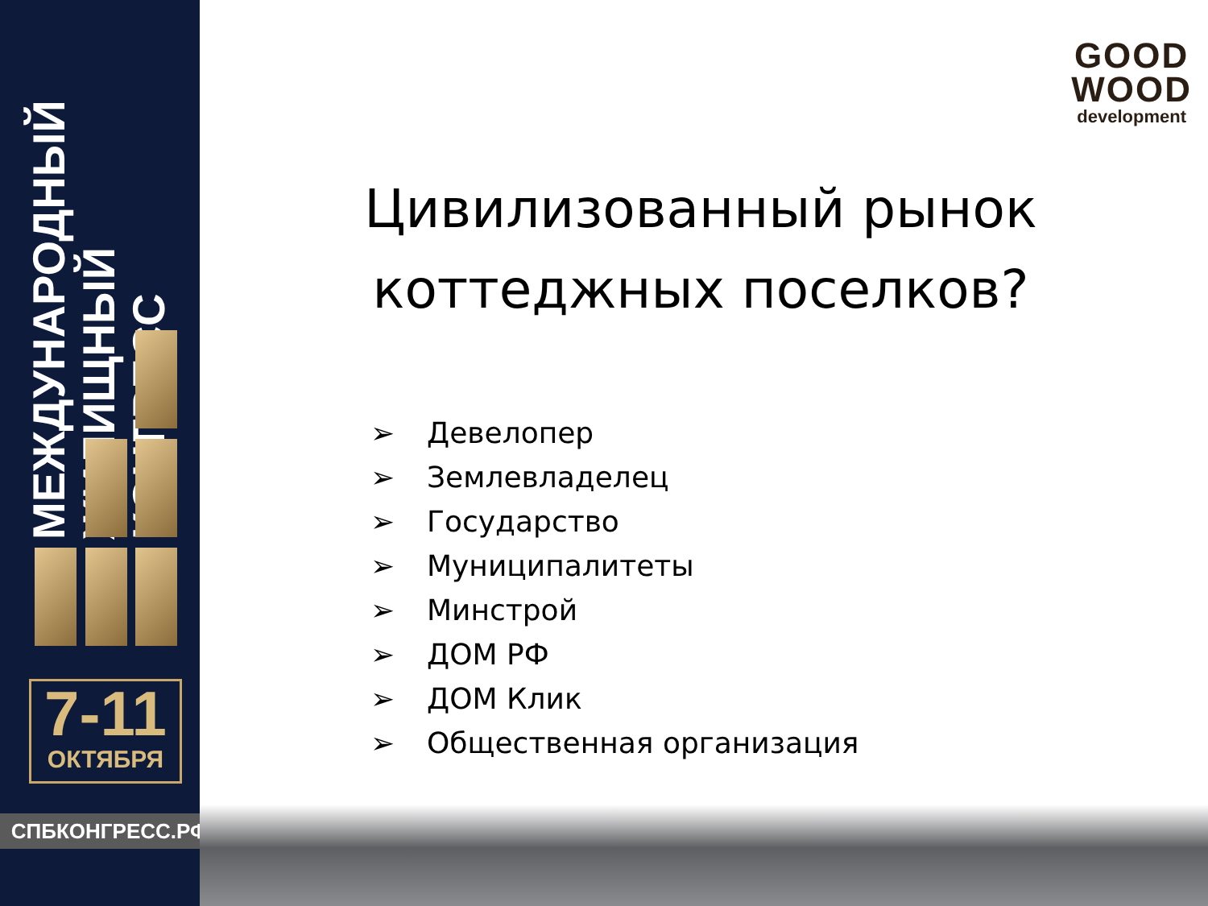МЕЖДУНАРОДНЫЙ
ЖИЛИЩНЫЙ
КОНГРЕСС
7-11
ОКТЯБРЯ
СПБКОНГРЕСС.РФ
GOOD
WOOD
development
Цивилизованный рынок коттеджных поселков?
➢ Девелопер
➢ Землевладелец
➢ Государство
➢ Муниципалитеты
➢ Минстрой
➢ ДОМ РФ
➢ ДОМ Клик
➢ Общественная организация